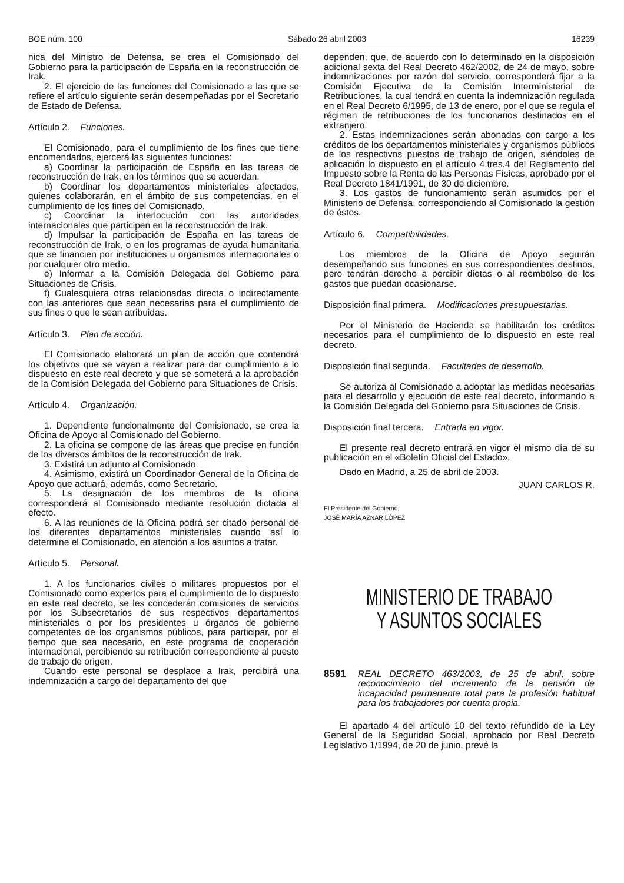BOE núm. 100 Sábado 26 abril 2003 16239
nica del Ministro de Defensa, se crea el Comisionado del Gobierno para la participación de España en la reconstrucción de Irak.
2. El ejercicio de las funciones del Comisionado a las que se refiere el artículo siguiente serán desempeñadas por el Secretario de Estado de Defensa.
Artículo 2. Funciones.
El Comisionado, para el cumplimiento de los fines que tiene encomendados, ejercerá las siguientes funciones:
a) Coordinar la participación de España en las tareas de reconstrucción de Irak, en los términos que se acuerdan.
b) Coordinar los departamentos ministeriales afectados, quienes colaborarán, en el ámbito de sus competencias, en el cumplimiento de los fines del Comisionado.
c) Coordinar la interlocución con las autoridades internacionales que participen en la reconstrucción de Irak.
d) Impulsar la participación de España en las tareas de reconstrucción de Irak, o en los programas de ayuda humanitaria que se financien por instituciones u organismos internacionales o por cualquier otro medio.
e) Informar a la Comisión Delegada del Gobierno para Situaciones de Crisis.
f) Cualesquiera otras relacionadas directa o indirectamente con las anteriores que sean necesarias para el cumplimiento de sus fines o que le sean atribuidas.
Artículo 3. Plan de acción.
El Comisionado elaborará un plan de acción que contendrá los objetivos que se vayan a realizar para dar cumplimiento a lo dispuesto en este real decreto y que se someterá a la aprobación de la Comisión Delegada del Gobierno para Situaciones de Crisis.
Artículo 4. Organización.
1. Dependiente funcionalmente del Comisionado, se crea la Oficina de Apoyo al Comisionado del Gobierno.
2. La oficina se compone de las áreas que precise en función de los diversos ámbitos de la reconstrucción de Irak.
3. Existirá un adjunto al Comisionado.
4. Asimismo, existirá un Coordinador General de la Oficina de Apoyo que actuará, además, como Secretario.
5. La designación de los miembros de la oficina corresponderá al Comisionado mediante resolución dictada al efecto.
6. A las reuniones de la Oficina podrá ser citado personal de los diferentes departamentos ministeriales cuando así lo determine el Comisionado, en atención a los asuntos a tratar.
Artículo 5. Personal.
1. A los funcionarios civiles o militares propuestos por el Comisionado como expertos para el cumplimiento de lo dispuesto en este real decreto, se les concederán comisiones de servicios por los Subsecretarios de sus respectivos departamentos ministeriales o por los presidentes u órganos de gobierno competentes de los organismos públicos, para participar, por el tiempo que sea necesario, en este programa de cooperación internacional, percibiendo su retribución correspondiente al puesto de trabajo de origen.
Cuando este personal se desplace a Irak, percibirá una indemnización a cargo del departamento del que
dependen, que, de acuerdo con lo determinado en la disposición adicional sexta del Real Decreto 462/2002, de 24 de mayo, sobre indemnizaciones por razón del servicio, corresponderá fijar a la Comisión Ejecutiva de la Comisión Interministerial de Retribuciones, la cual tendrá en cuenta la indemnización regulada en el Real Decreto 6/1995, de 13 de enero, por el que se regula el régimen de retribuciones de los funcionarios destinados en el extranjero.
2. Estas indemnizaciones serán abonadas con cargo a los créditos de los departamentos ministeriales y organismos públicos de los respectivos puestos de trabajo de origen, siéndoles de aplicación lo dispuesto en el artículo 4.tres.4 del Reglamento del Impuesto sobre la Renta de las Personas Físicas, aprobado por el Real Decreto 1841/1991, de 30 de diciembre.
3. Los gastos de funcionamiento serán asumidos por el Ministerio de Defensa, correspondiendo al Comisionado la gestión de éstos.
Artículo 6. Compatibilidades.
Los miembros de la Oficina de Apoyo seguirán desempeñando sus funciones en sus correspondientes destinos, pero tendrán derecho a percibir dietas o al reembolso de los gastos que puedan ocasionarse.
Disposición final primera. Modificaciones presupuestarias.
Por el Ministerio de Hacienda se habilitarán los créditos necesarios para el cumplimiento de lo dispuesto en este real decreto.
Disposición final segunda. Facultades de desarrollo.
Se autoriza al Comisionado a adoptar las medidas necesarias para el desarrollo y ejecución de este real decreto, informando a la Comisión Delegada del Gobierno para Situaciones de Crisis.
Disposición final tercera. Entrada en vigor.
El presente real decreto entrará en vigor el mismo día de su publicación en el «Boletín Oficial del Estado».
Dado en Madrid, a 25 de abril de 2003.
JUAN CARLOS R.
El Presidente del Gobierno,
JOSÉ MARÍA AZNAR LÓPEZ
MINISTERIO DE TRABAJO
Y ASUNTOS SOCIALES
8591 REAL DECRETO 463/2003, de 25 de abril, sobre reconocimiento del incremento de la pensión de incapacidad permanente total para la profesión habitual para los trabajadores por cuenta propia.
El apartado 4 del artículo 10 del texto refundido de la Ley General de la Seguridad Social, aprobado por Real Decreto Legislativo 1/1994, de 20 de junio, prevé la